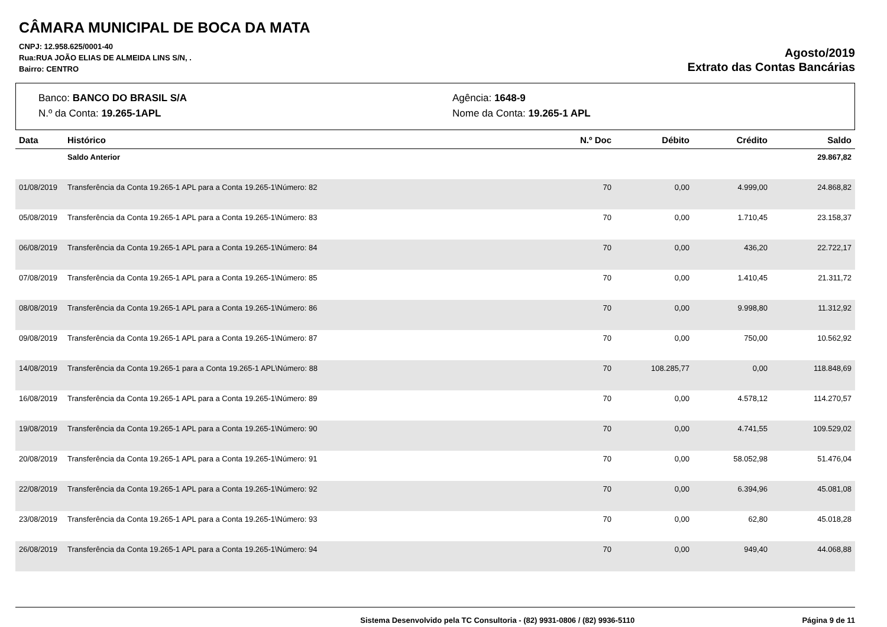CÂMARA MUNICIPAL DE BOCA DA MATA
CNPJ: 12.958.625/0001-40
Rua:RUA JOÃO ELIAS DE ALMEIDA LINS S/N, .
Bairro: CENTRO
Agosto/2019
Extrato das Contas Bancárias
Banco: BANCO DO BRASIL S/A
Agência: 1648-9
N.º da Conta: 19.265-1APL
Nome da Conta: 19.265-1 APL
| Data | Histórico | N.º Doc | Débito | Crédito | Saldo |
| --- | --- | --- | --- | --- | --- |
| | Saldo Anterior | | | | 29.867,82 |
| 01/08/2019 | Transferência da Conta 19.265-1 APL para a Conta 19.265-1\Número: 82 | 70 | 0,00 | 4.999,00 | 24.868,82 |
| 05/08/2019 | Transferência da Conta 19.265-1 APL para a Conta 19.265-1\Número: 83 | 70 | 0,00 | 1.710,45 | 23.158,37 |
| 06/08/2019 | Transferência da Conta 19.265-1 APL para a Conta 19.265-1\Número: 84 | 70 | 0,00 | 436,20 | 22.722,17 |
| 07/08/2019 | Transferência da Conta 19.265-1 APL para a Conta 19.265-1\Número: 85 | 70 | 0,00 | 1.410,45 | 21.311,72 |
| 08/08/2019 | Transferência da Conta 19.265-1 APL para a Conta 19.265-1\Número: 86 | 70 | 0,00 | 9.998,80 | 11.312,92 |
| 09/08/2019 | Transferência da Conta 19.265-1 APL para a Conta 19.265-1\Número: 87 | 70 | 0,00 | 750,00 | 10.562,92 |
| 14/08/2019 | Transferência da Conta 19.265-1 para a Conta 19.265-1 APL\Número: 88 | 70 | 108.285,77 | 0,00 | 118.848,69 |
| 16/08/2019 | Transferência da Conta 19.265-1 APL para a Conta 19.265-1\Número: 89 | 70 | 0,00 | 4.578,12 | 114.270,57 |
| 19/08/2019 | Transferência da Conta 19.265-1 APL para a Conta 19.265-1\Número: 90 | 70 | 0,00 | 4.741,55 | 109.529,02 |
| 20/08/2019 | Transferência da Conta 19.265-1 APL para a Conta 19.265-1\Número: 91 | 70 | 0,00 | 58.052,98 | 51.476,04 |
| 22/08/2019 | Transferência da Conta 19.265-1 APL para a Conta 19.265-1\Número: 92 | 70 | 0,00 | 6.394,96 | 45.081,08 |
| 23/08/2019 | Transferência da Conta 19.265-1 APL para a Conta 19.265-1\Número: 93 | 70 | 0,00 | 62,80 | 45.018,28 |
| 26/08/2019 | Transferência da Conta 19.265-1 APL para a Conta 19.265-1\Número: 94 | 70 | 0,00 | 949,40 | 44.068,88 |
Sistema Desenvolvido pela TC Consultoria - (82) 9931-0806 / (82) 9936-5110
Página 9 de 11